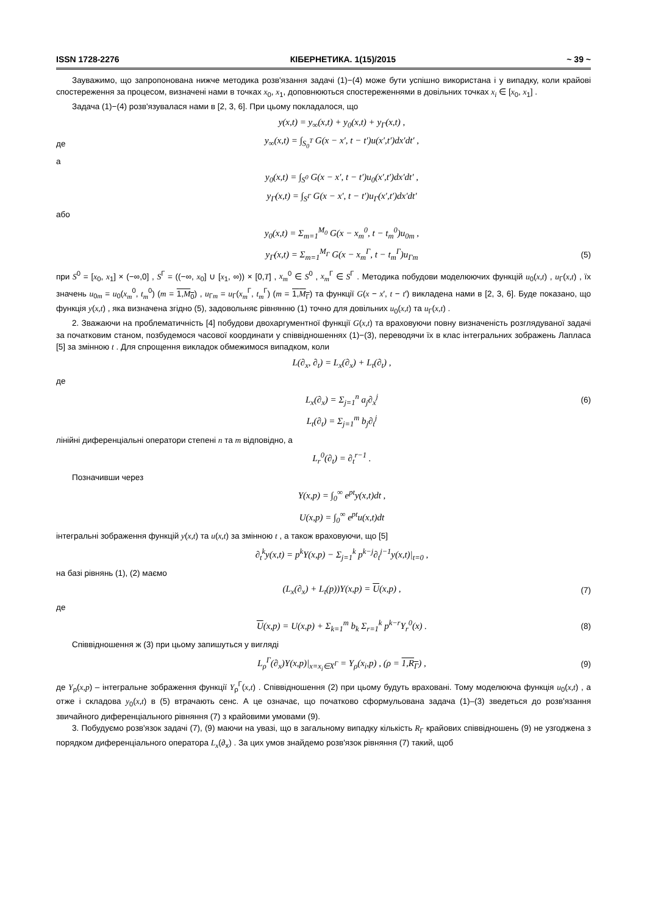ISSN 1728-2276 КІБЕРНЕТИКА. 1(15)/2015 ~ 39 ~
Зауважимо, що запропонована нижче методика розв'язання задачі (1)−(4) може бути успішно використана і у випадку, коли крайові спостереження за процесом, визначені нами в точках x<sub>0</sub>, x<sub>1</sub>, доповнюються спостереженнями в довільних точках x<sub>i</sub> ∈ [x<sub>0</sub>, x<sub>1</sub>] .
Задача (1)−(4) розв'язувалася нами в [2, 3, 6]. При цьому покладалося, що
y(x,t) = y<sub>∞</sub>(x,t) + y<sub>0</sub>(x,t) + y<sub>Γ</sub>(x,t) ,
де y<sub>∞</sub>(x,t) = ∫<sub>S<sub>0</sub><sup>T</sup></sub> G(x − x′, t − t′)u(x′,t′)dx′dt′ ,
а
y<sub>0</sub>(x,t) = ∫<sub>S<sup>0</sup></sub> G(x − x′, t − t′)u<sub>0</sub>(x′,t′)dx′dt′ ,
y<sub>Γ</sub>(x,t) = ∫<sub>S<sup>Γ</sup></sub> G(x − x′, t − t′)u<sub>Γ</sub>(x′,t′)dx′dt′
або
y<sub>0</sub>(x,t) = Σ<sub>m=1</sub><sup>M<sub>0</sub></sup> G(x − x<sub>m</sub><sup>0</sup>, t − t<sub>m</sub><sup>0</sup>)u<sub>0m</sub> ,
y<sub>Γ</sub>(x,t) = Σ<sub>m=1</sub><sup>M<sub>Γ</sub></sup> G(x − x<sub>m</sub><sup>Γ</sup>, t − t<sub>m</sub><sup>Γ</sup>)u<sub>Γm</sub> (5)
при S<sup>0</sup> = [x<sub>0</sub>, x<sub>1</sub>] × (−∞,0] , S<sup>Γ</sup> = ((−∞, x<sub>0</sub>] ∪ [x<sub>1</sub>, ∞)) × [0,T] , x<sub>m</sub><sup>0</sup> ∈ S<sup>0</sup> , x<sub>m</sub><sup>Γ</sup> ∈ S<sup>Γ</sup> . Методика побудови моделюючих функцій u<sub>0</sub>(x,t) , u<sub>Γ</sub>(x,t) , їх значень u<sub>0m</sub> = u<sub>0</sub>(x<sub>m</sub><sup>0</sup>, t<sub>m</sub><sup>0</sup>) (m = 1,M<sub>0</sub>) , u<sub>Γm</sub> = u<sub>Γ</sub>(x<sub>m</sub><sup>Γ</sup>, t<sub>m</sub><sup>Γ</sup>) (m = 1,M<sub>Γ</sub>) та функції G(x − x′, t − t′) викладена нами в [2, 3, 6]. Буде показано, що функція y(x,t) , яка визначена згідно (5), задовольняє рівнянню (1) точно для довільних u<sub>0</sub>(x,t) та u<sub>Γ</sub>(x,t) .
2. Зважаючи на проблематичність [4] побудови двохаргументної функції G(x,t) та враховуючи повну визначеність розглядуваної задачі за початковим станом, позбудемося часової координати у співвідношеннях (1)−(3), переводячи їх в клас інтегральних зображень Лапласа [5] за змінною t . Для спрощення викладок обмежимося випадком, коли
L(∂<sub>x</sub>, ∂<sub>t</sub>) = L<sub>x</sub>(∂<sub>x</sub>) + L<sub>t</sub>(∂<sub>t</sub>) ,
де
L<sub>x</sub>(∂<sub>x</sub>) = Σ<sub>j=1</sub><sup>n</sup> a<sub>j</sub>∂<sub>x</sub><sup>j</sup> (6)
L<sub>t</sub>(∂<sub>t</sub>) = Σ<sub>j=1</sub><sup>m</sup> b<sub>j</sub>∂<sub>t</sub><sup>j</sup>
лінійні диференціальні оператори степені n та m відповідно, а
L<sub>r</sub><sup>0</sup>(∂<sub>t</sub>) = ∂<sub>t</sub><sup>r−1</sup> .
Позначивши через
Y(x,p) = ∫<sub>0</sub><sup>∞</sup> e<sup>pt</sup>y(x,t)dt ,
U(x,p) = ∫<sub>0</sub><sup>∞</sup> e<sup>pt</sup>u(x,t)dt
інтегральні зображення функцій y(x,t) та u(x,t) за змінною t , а також враховуючи, що [5]
∂<sub>t</sub><sup>k</sup>y(x,t) = p<sup>k</sup>Y(x,p) − Σ<sub>j=1</sub><sup>k</sup> p<sup>k−j</sup>∂<sub>t</sub><sup>j−1</sup>y(x,t)|<sub>t=0</sub> ,
на базі рівнянь (1), (2) маємо
(L<sub>x</sub>(∂<sub>x</sub>) + L<sub>t</sub>(p))Y(x,p) = U(x,p) , (7)
де
U(x,p) = U(x,p) + Σ<sub>k=1</sub><sup>m</sup> b<sub>k</sub> Σ<sub>r=1</sub><sup>k</sup> p<sup>k−r</sup>Y<sub>r</sub><sup>0</sup>(x) . (8)
Співвідношення ж (3) при цьому запишуться у вигляді
L<sub>ρ</sub><sup>Γ</sup>(∂<sub>x</sub>)Y(x,p)|<sub>x=x<sub>i</sub>∈X<sup>Γ</sup></sub> = Y<sub>ρ</sub>(x<sub>i</sub>,p) , (ρ = 1,R<sub>Γ</sub>) , (9)
де Y<sub>ρ</sub>(x,p) – інтегральне зображення функції Y<sub>ρ</sub><sup>Γ</sup>(x,t) . Співвідношення (2) при цьому будуть враховані. Тому моделююча функція u<sub>0</sub>(x,t) , а отже і складова y<sub>0</sub>(x,t) в (5) втрачають сенс. А це означає, що початково сформульована задача (1)–(3) зведеться до розв'язання звичайного диференціального рівняння (7) з крайовими умовами (9).
3. Побудуємо розв'язок задачі (7), (9) маючи на увазі, що в загальному випадку кількість R<sub>Γ</sub> крайових співвідношень (9) не узгоджена з порядком диференціального оператора L<sub>x</sub>(∂<sub>x</sub>) . За цих умов знайдемо розв'язок рівняння (7) такий, щоб